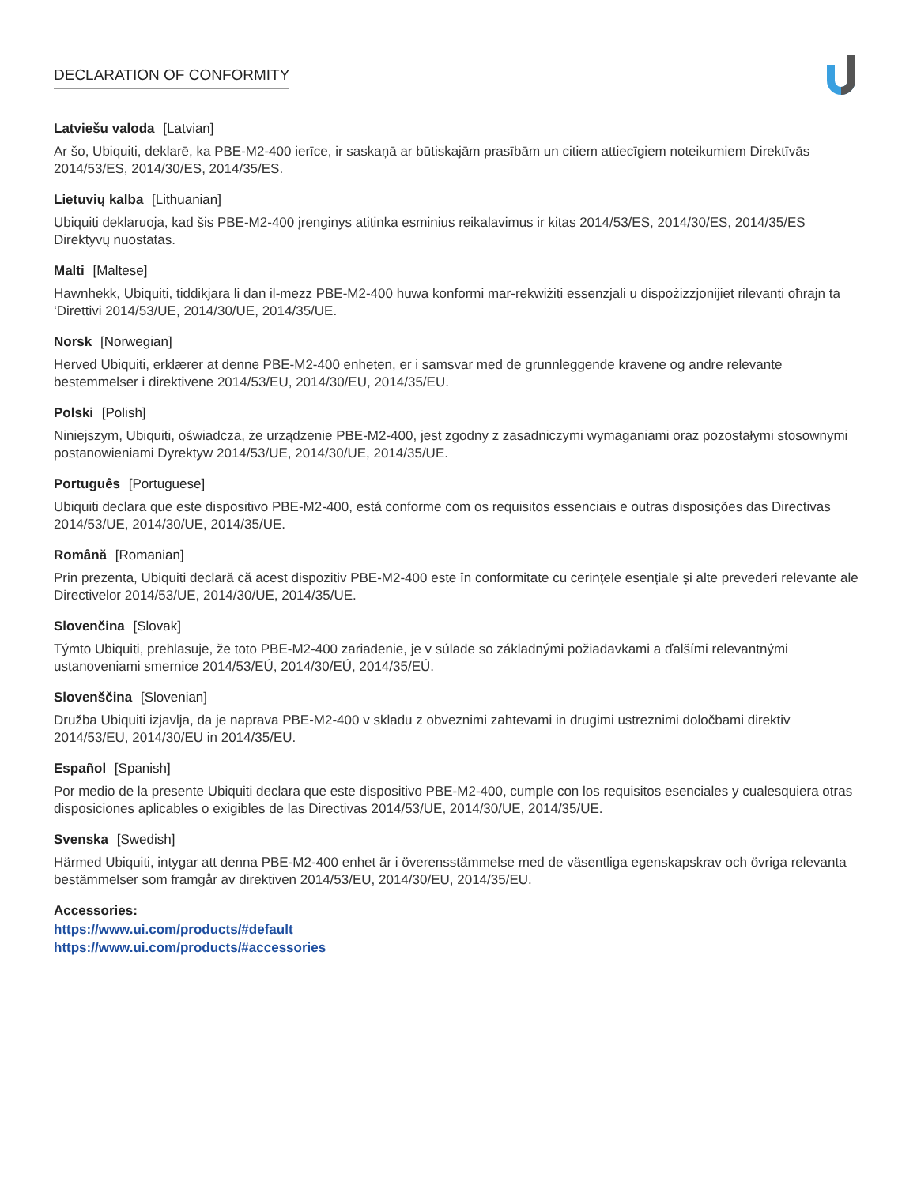DECLARATION OF CONFORMITY
Latviešu valoda [Latvian]
Ar šo, Ubiquiti, deklarē, ka PBE-M2-400 ierīce, ir saskaņā ar būtiskajām prasībām un citiem attiecīgiem noteikumiem Direktīvās 2014/53/ES, 2014/30/ES, 2014/35/ES.
Lietuvių kalba [Lithuanian]
Ubiquiti deklaruoja, kad šis PBE-M2-400 įrenginys atitinka esminius reikalavimus ir kitas 2014/53/ES, 2014/30/ES, 2014/35/ES Direktyvų nuostatas.
Malti [Maltese]
Hawnhekk, Ubiquiti, tiddikjara li dan il-mezz PBE-M2-400 huwa konformi mar-rekwiżiti essenzjali u dispożizzjonijiet rilevanti oħrajn ta ‘Direttivi 2014/53/UE, 2014/30/UE, 2014/35/UE.
Norsk [Norwegian]
Herved Ubiquiti, erklærer at denne PBE-M2-400 enheten, er i samsvar med de grunnleggende kravene og andre relevante bestemmelser i direktivene 2014/53/EU, 2014/30/EU, 2014/35/EU.
Polski [Polish]
Niniejszym, Ubiquiti, oświadcza, że urządzenie PBE-M2-400, jest zgodny z zasadniczymi wymaganiami oraz pozostałymi stosownymi postanowieniami Dyrektyw 2014/53/UE, 2014/30/UE, 2014/35/UE.
Português [Portuguese]
Ubiquiti declara que este dispositivo PBE-M2-400, está conforme com os requisitos essenciais e outras disposições das Directivas 2014/53/UE, 2014/30/UE, 2014/35/UE.
Română [Romanian]
Prin prezenta, Ubiquiti declară că acest dispozitiv PBE-M2-400 este în conformitate cu cerințele esențiale și alte prevederi relevante ale Directivelor 2014/53/UE, 2014/30/UE, 2014/35/UE.
Slovenčina [Slovak]
Týmto Ubiquiti, prehlasuje, že toto PBE-M2-400 zariadenie, je v súlade so základnými požiadavkami a ďalšími relevantnými ustanoveniami smernice 2014/53/EÚ, 2014/30/EÚ, 2014/35/EÚ.
Slovenščina [Slovenian]
Družba Ubiquiti izjavlja, da je naprava PBE-M2-400 v skladu z obveznimi zahtevami in drugimi ustreznimi določbami direktiv 2014/53/EU, 2014/30/EU in 2014/35/EU.
Español [Spanish]
Por medio de la presente Ubiquiti declara que este dispositivo PBE-M2-400, cumple con los requisitos esenciales y cualesquiera otras disposiciones aplicables o exigibles de las Directivas 2014/53/UE, 2014/30/UE, 2014/35/UE.
Svenska [Swedish]
Härmed Ubiquiti, intygar att denna PBE-M2-400 enhet är i överensstämmelse med de väsentliga egenskapskrav och övriga relevanta bestämmelser som framgår av direktiven 2014/53/EU, 2014/30/EU, 2014/35/EU.
Accessories:
https://www.ui.com/products/#default
https://www.ui.com/products/#accessories